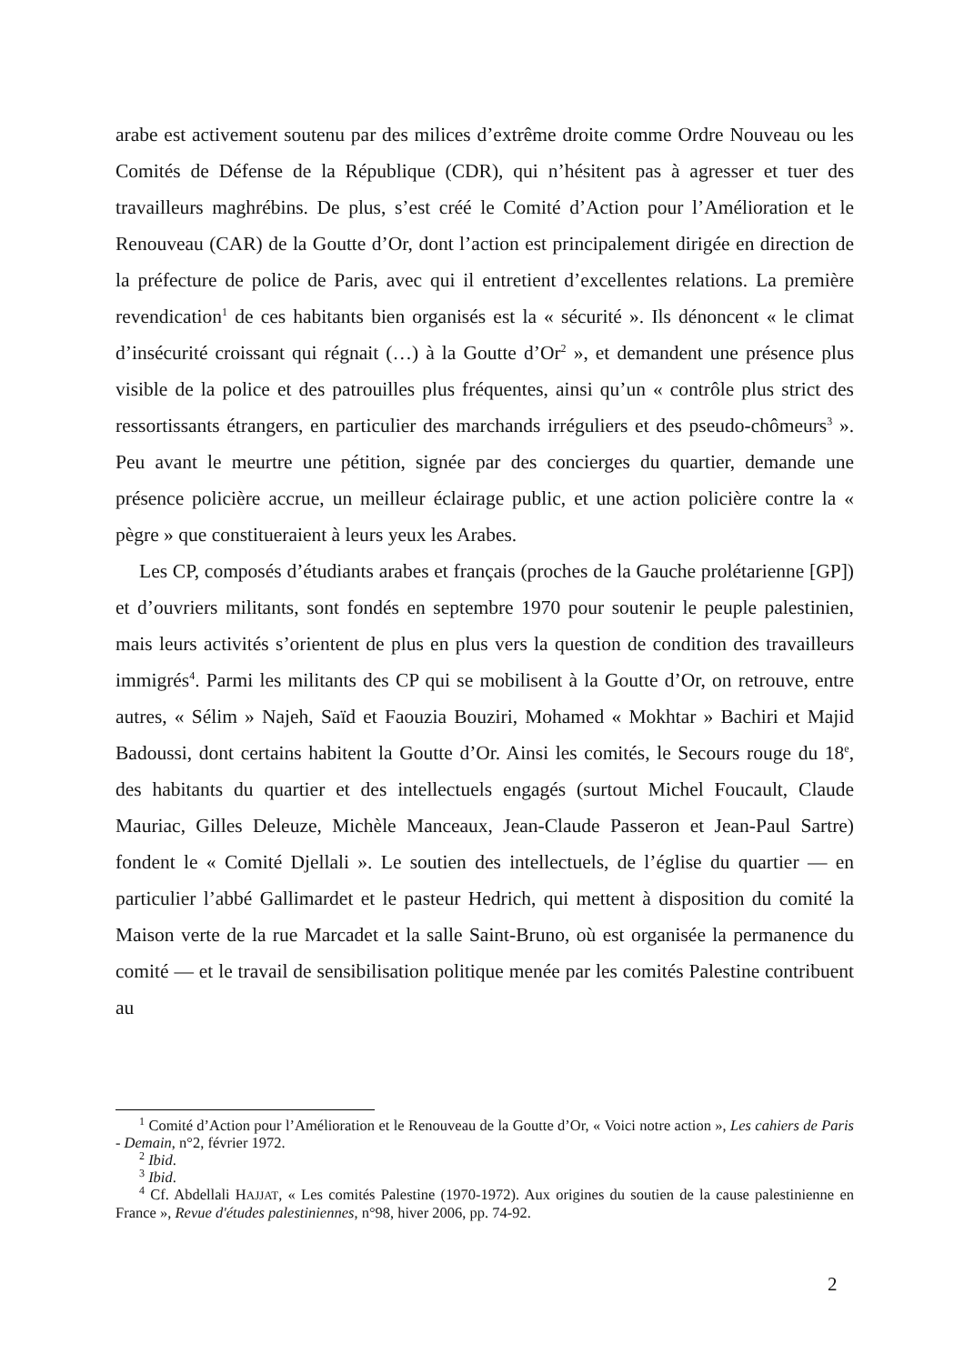arabe est activement soutenu par des milices d’extrême droite comme Ordre Nouveau ou les Comités de Défense de la République (CDR), qui n’hésitent pas à agresser et tuer des travailleurs maghrébins. De plus, s’est créé le Comité d’Action pour l’Amélioration et le Renouveau (CAR) de la Goutte d’Or, dont l’action est principalement dirigée en direction de la préfecture de police de Paris, avec qui il entretient d’excellentes relations. La première revendication<sup>1</sup> de ces habitants bien organisés est la « sécurité ». Ils dénoncent « le climat d’insécurité croissant qui régnait (…) à la Goutte d’Or<sup>2</sup> », et demandent une présence plus visible de la police et des patrouilles plus fréquentes, ainsi qu’un « contrôle plus strict des ressortissants étrangers, en particulier des marchands irréguliers et des pseudo-chômeurs<sup>3</sup> ». Peu avant le meurtre une pétition, signée par des concierges du quartier, demande une présence policière accrue, un meilleur éclairage public, et une action policière contre la « pègre » que constitueraient à leurs yeux les Arabes.
Les CP, composés d’étudiants arabes et français (proches de la Gauche prolétarienne [GP]) et d’ouvriers militants, sont fondés en septembre 1970 pour soutenir le peuple palestinien, mais leurs activités s’orientent de plus en plus vers la question de condition des travailleurs immigrés<sup>4</sup>. Parmi les militants des CP qui se mobilisent à la Goutte d’Or, on retrouve, entre autres, « Sélim » Najeh, Saïd et Faouzia Bouziri, Mohamed « Mokhtar » Bachiri et Majid Badoussi, dont certains habitent la Goutte d’Or. Ainsi les comités, le Secours rouge du 18<sup>e</sup>, des habitants du quartier et des intellectuels engagés (surtout Michel Foucault, Claude Mauriac, Gilles Deleuze, Michèle Manceaux, Jean-Claude Passeron et Jean-Paul Sartre) fondent le « Comité Djellali ». Le soutien des intellectuels, de l’église du quartier — en particulier l’abbé Gallimardet et le pasteur Hedrich, qui mettent à disposition du comité la Maison verte de la rue Marcadet et la salle Saint-Bruno, où est organisée la permanence du comité — et le travail de sensibilisation politique menée par les comités Palestine contribuent au
<sup>1</sup> Comité d’Action pour l’Amélioration et le Renouveau de la Goutte d’Or, « Voici notre action », Les cahiers de Paris - Demain, n°2, février 1972.
<sup>2</sup> Ibid.
<sup>3</sup> Ibid.
<sup>4</sup> Cf. Abdellali HAJJAT, « Les comités Palestine (1970-1972). Aux origines du soutien de la cause palestinienne en France », Revue d'études palestiniennes, n°98, hiver 2006, pp. 74-92.
2